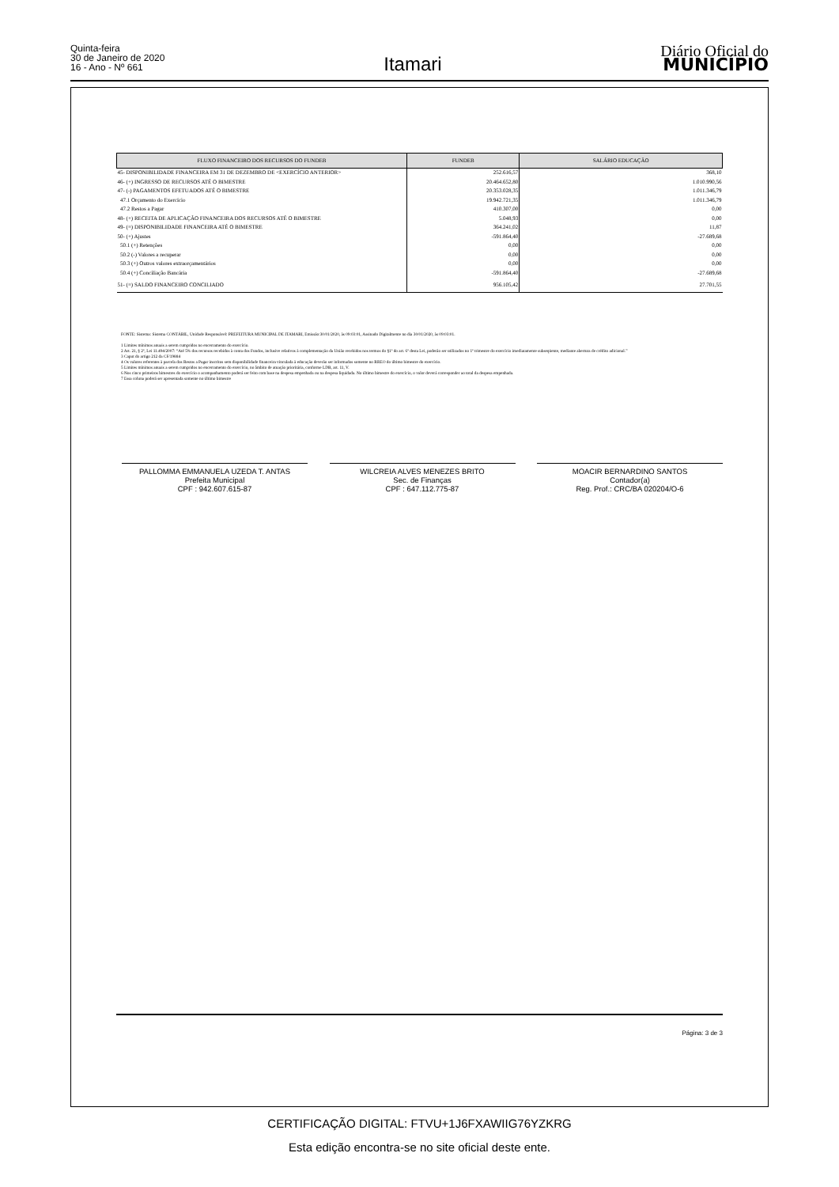Quinta-feira
30 de Janeiro de 2020
16 - Ano - Nº 661
Itamari
Diário Oficial do
MUNICÍPIO
| FLUXO FINANCEIRO DOS RECURSOS DO FUNDEB | FUNDEB | SALÁRIO EDUCAÇÃO |
| --- | --- | --- |
| 45- DISPONIBILIDADE FINANCEIRA EM 31 DE DEZEMBRO DE <EXERCÍCIO ANTERIOR> | 252.616,57 | 368,10 |
| 46- (+) INGRESSO DE RECURSOS ATÉ O BIMESTRE | 20.464.652,80 | 1.010.990,56 |
| 47- (-) PAGAMENTOS EFETUADOS ATÉ O BIMESTRE | 20.353.028,35 | 1.011.346,79 |
| 47.1 Orçamento do Exercício | 19.942.721,35 | 1.011.346,79 |
| 47.2 Restos a Pagar | 410.307,00 | 0,00 |
| 48- (+) RECEITA DE APLICAÇÃO FINANCEIRA DOS RECURSOS ATÉ O BIMESTRE | 5.048,93 | 0,00 |
| 49- (=) DISPONIBILIDADE FINANCEIRA ATÉ O BIMESTRE | 364.241,02 | 11,87 |
| 50- (+) Ajustes | -591.864,40 | -27.689,68 |
| 50.1 (+) Retenções | 0,00 | 0,00 |
| 50.2 (-) Valores a recuperar | 0,00 | 0,00 |
| 50.3 (+) Outros valores extraorçamentários | 0,00 | 0,00 |
| 50.4 (+) Conciliação Bancária | -591.864,40 | -27.689,68 |
| 51- (=) SALDO FINANCEIRO CONCILIADO | 956.105,42 | 27.701,55 |
FONTE: Sistema: Sistema CONTÁBIL, Unidade Responsável: PREFEITURA MUNICIPAL DE ITAMARI, Emissão:30/01/2020, às 09:03:01, Assinado Digitalmente no dia 30/01/2020, às 09:03:01.
1 Limites mínimos anuais a serem cumpridos no encerramento do exercício.
2 Art. 21, § 2º, Lei 11.494/2007: “Até 5% dos recursos recebidos à conta dos Fundos, inclusive relativos à complementação da União recebidos nos termos do §1º do art. 6º desta Lei, poderão ser utilizados no 1º trimestre do exercício imediatamente subseqüente, mediante abertura de crédito adicional.”
3 Caput do artigo 212 da CF/19884
4 Os valores referentes à parcela dos Restos a Pagar inscritos sem disponibilidade financeira vinculada à educação deverão ser informados somente no RREO do último bimestre do exercício.
5 Limites mínimos anuais a serem cumpridos no encerramento do exercício, no âmbito de atuação prioritária, conforme LDB, art. 11, V.
6 Nos cinco primeiros bimestres do exercício o acompanhamento poderá ser feito com base na despesa empenhada ou na despesa liquidada. No último bimestre do exercício, o valor deverá corresponder ao total da despesa empenhada.
7 Essa coluna poderá ser apresentada somente no último bimestre
PALLOMMA EMMANUELA UZEDA T. ANTAS
Prefeita Municipal
CPF : 942.607.615-87
WILCREIA ALVES MENEZES BRITO
Sec. de Finanças
CPF : 647.112.775-87
MOACIR BERNARDINO SANTOS
Contador(a)
Reg. Prof.: CRC/BA 020204/O-6
Página: 3 de 3
CERTIFICAÇÃO DIGITAL: FTVU+1J6FXAWIIG76YZKRG
Esta edição encontra-se no site oficial deste ente.